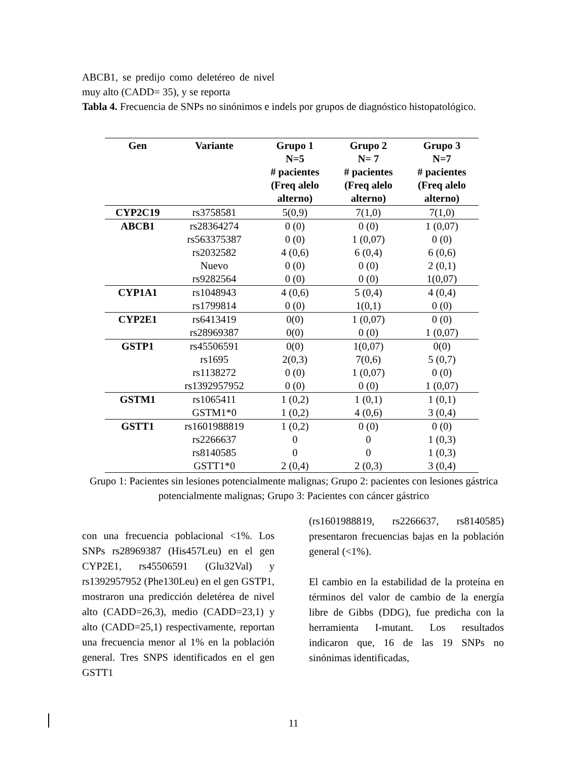ABCB1, se predijo como deletéreo de nivel muy alto (CADD= 35), y se reporta
Tabla 4. Frecuencia de SNPs no sinónimos e indels por grupos de diagnóstico histopatológico.
| Gen | Variante | Grupo 1 N=5 # pacientes (Freq alelo alterno) | Grupo 2 N= 7 # pacientes (Freq alelo alterno) | Grupo 3 N=7 # pacientes (Freq alelo alterno) |
| --- | --- | --- | --- | --- |
| CYP2C19 | rs3758581 | 5(0,9) | 7(1,0) | 7(1,0) |
| ABCB1 | rs28364274 | 0 (0) | 0 (0) | 1 (0,07) |
| | rs563375387 | 0 (0) | 1 (0,07) | 0 (0) |
| | rs2032582 | 4 (0,6) | 6 (0,4) | 6 (0,6) |
| | Nuevo | 0 (0) | 0 (0) | 2 (0,1) |
| | rs9282564 | 0 (0) | 0 (0) | 1(0,07) |
| CYP1A1 | rs1048943 | 4 (0,6) | 5 (0,4) | 4 (0,4) |
| | rs1799814 | 0 (0) | 1(0,1) | 0 (0) |
| CYP2E1 | rs6413419 | 0(0) | 1 (0,07) | 0 (0) |
| | rs28969387 | 0(0) | 0 (0) | 1 (0,07) |
| GSTP1 | rs45506591 | 0(0) | 1(0,07) | 0(0) |
| | rs1695 | 2(0,3) | 7(0,6) | 5 (0,7) |
| | rs1138272 | 0 (0) | 1 (0,07) | 0 (0) |
| | rs1392957952 | 0 (0) | 0 (0) | 1 (0,07) |
| GSTM1 | rs1065411 | 1 (0,2) | 1 (0,1) | 1 (0,1) |
| | GSTM1*0 | 1 (0,2) | 4 (0,6) | 3 (0,4) |
| GSTT1 | rs1601988819 | 1 (0,2) | 0 (0) | 0 (0) |
| | rs2266637 | 0 | 0 | 1 (0,3) |
| | rs8140585 | 0 | 0 | 1 (0,3) |
| | GSTT1*0 | 2 (0,4) | 2 (0,3) | 3 (0,4) |
Grupo 1: Pacientes sin lesiones potencialmente malignas; Grupo 2: pacientes con lesiones gástrica potencialmente malignas; Grupo 3: Pacientes con cáncer gástrico
con una frecuencia poblacional <1%. Los SNPs rs28969387 (His457Leu) en el gen CYP2E1, rs45506591 (Glu32Val) y rs1392957952 (Phe130Leu) en el gen GSTP1, mostraron una predicción deletérea de nivel alto (CADD=26,3), medio (CADD=23,1) y alto (CADD=25,1) respectivamente, reportan una frecuencia menor al 1% en la población general. Tres SNPS identificados en el gen GSTT1
(rs1601988819, rs2266637, rs8140585) presentaron frecuencias bajas en la población general (<1%).
El cambio en la estabilidad de la proteína en términos del valor de cambio de la energía libre de Gibbs (DDG), fue predicha con la herramienta I-mutant. Los resultados indicaron que, 16 de las 19 SNPs no sinónimas identificadas,
11